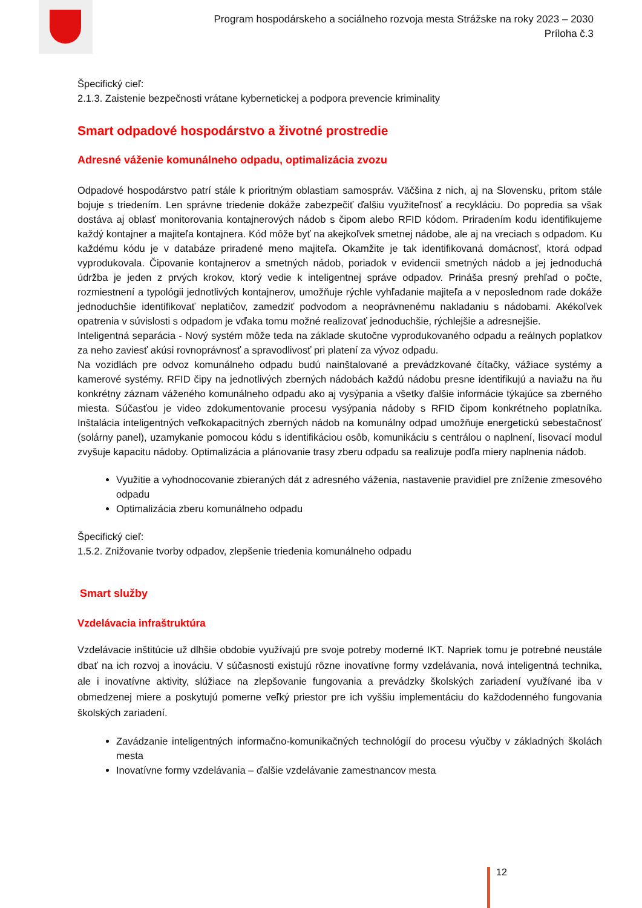Program hospodárskeho a sociálneho rozvoja mesta Strážske na roky 2023 – 2030
Príloha č.3
Špecifický cieľ:
2.1.3. Zaistenie bezpečnosti vrátane kybernetickej a podpora prevencie kriminality
Smart odpadové hospodárstvo a životné prostredie
Adresné váženie komunálneho odpadu, optimalizácia zvozu
Odpadové hospodárstvo patrí stále k prioritným oblastiam samospráv. Väčšina z nich, aj na Slovensku, pritom stále bojuje s triedením. Len správne triedenie dokáže zabezpečiť ďalšiu využiteľnosť a recykláciu. Do popredia sa však dostáva aj oblasť monitorovania kontajnerových nádob s čipom alebo RFID kódom. Priradením kodu identifikujeme každý kontajner a majiteľa kontajnera. Kód môže byť na akejkoľvek smetnej nádobe, ale aj na vreciach s odpadom. Ku každému kódu je v databáze priradené meno majiteľa. Okamžite je tak identifikovaná domácnosť, ktorá odpad vyprodukovala. Čipovanie kontajnerov a smetných nádob, poriadok v evidencii smetných nádob a jej jednoduchá údržba je jeden z prvých krokov, ktorý vedie k inteligentnej správe odpadov. Prináša presný prehľad o počte, rozmiestnení a typológii jednotlivých kontajnerov, umožňuje rýchle vyhľadanie majiteľa a v neposlednom rade dokáže jednoduchšie identifikovať neplatičov, zamedziť podvodom a neoprávnenému nakladaniu s nádobami. Akékoľvek opatrenia v súvislosti s odpadom je vďaka tomu možné realizovať jednoduchšie, rýchlejšie a adresnejšie.
Inteligentná separácia - Nový systém môže teda na základe skutočne vyprodukovaného odpadu a reálnych poplatkov za neho zaviesť akúsi rovnoprávnosť a spravodlivosť pri platení za vývoz odpadu.
Na vozidlách pre odvoz komunálneho odpadu budú nainštalované a prevádzkované čítačky, vážiace systémy a kamerové systémy. RFID čipy na jednotlivých zberných nádobách každú nádobu presne identifikujú a naviažu na ňu konkrétny záznam váženého komunálneho odpadu ako aj vysýpania a všetky ďalšie informácie týkajúce sa zberného miesta. Súčasťou je video zdokumentovanie procesu vysýpania nádoby s RFID čipom konkrétneho poplatníka. Inštalácia inteligentných veľkokapacitných zberných nádob na komunálny odpad umožňuje energetickú sebestačnosť (solárny panel), uzamykanie pomocou kódu s identifikáciou osôb, komunikáciu s centrálou o naplnení, lisovací modul zvyšuje kapacitu nádoby. Optimalizácia a plánovanie trasy zberu odpadu sa realizuje podľa miery naplnenia nádob.
Využitie a vyhodnocovanie zbieraných dát z adresného váženia, nastavenie pravidiel pre zníženie zmesového odpadu
Optimalizácia zberu komunálneho odpadu
Špecifický cieľ:
1.5.2. Znižovanie tvorby odpadov, zlepšenie triedenia komunálneho odpadu
Smart služby
Vzdelávacia infraštruktúra
Vzdelávacie inštitúcie už dlhšie obdobie využívajú pre svoje potreby moderné IKT. Napriek tomu je potrebné neustále dbať na ich rozvoj a inováciu. V súčasnosti existujú rôzne inovatívne formy vzdelávania, nová inteligentná technika, ale i inovatívne aktivity, slúžiace na zlepšovanie fungovania a prevádzky školských zariadení využívané iba v obmedzenej miere a poskytujú pomerne veľký priestor pre ich vyššiu implementáciu do každodenného fungovania školských zariadení.
Zavádzanie inteligentných informačno-komunikačných technológií do procesu výučby v základných školách mesta
Inovatívne formy vzdelávania – ďalšie vzdelávanie zamestnancov mesta
12